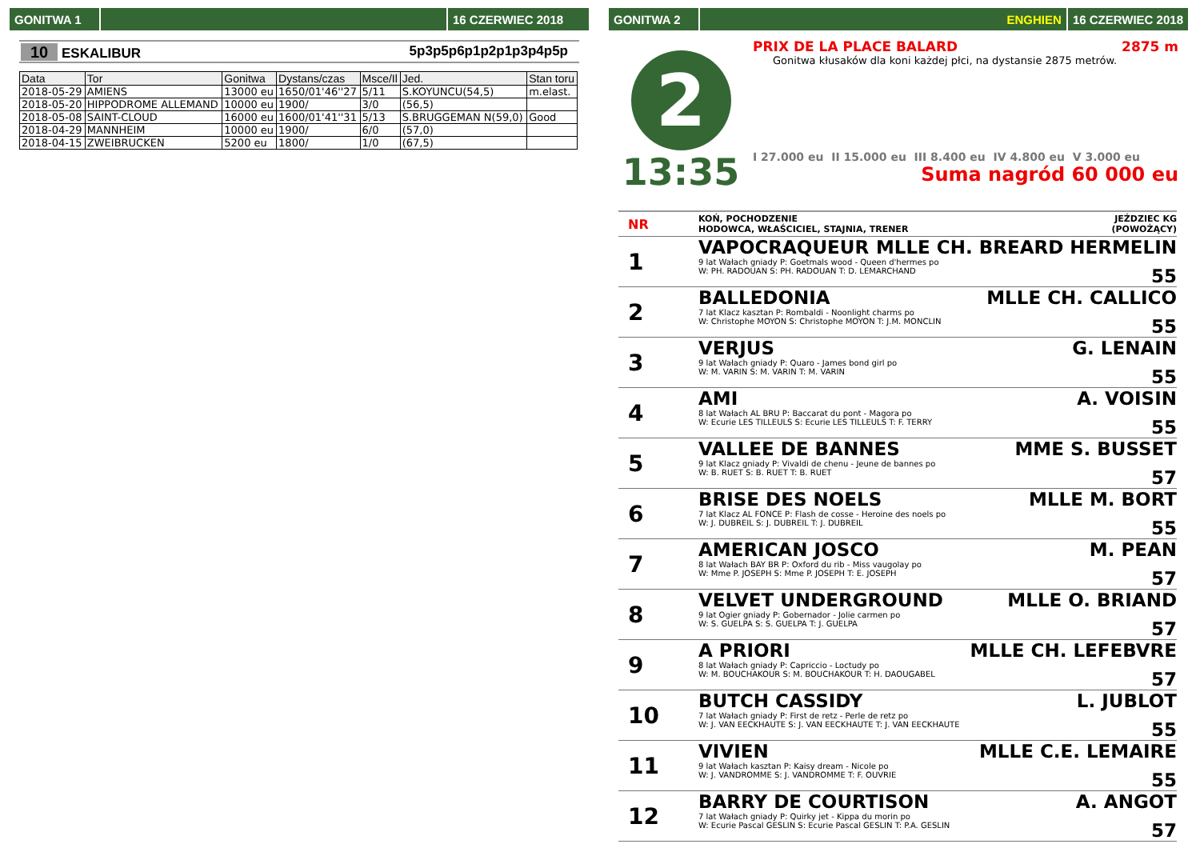GONITWA 1 16 CZERWIEC 2018
10 ESKALIBUR 5p3p5p6p1p2p1p3p4p5p
| Data | Tor | Gonitwa | Dystans/czas | Msce/Il | Jed. | Stan toru |
| --- | --- | --- | --- | --- | --- | --- |
| 2018-05-29 | AMIENS | 13000 eu | 1650/01'46''27 | 5/11 | S.KOYUNCU(54,5) | m.elast. |
| 2018-05-20 | HIPPODROME ALLEMAND | 10000 eu | 1900/ | 3/0 | (56,5) | |
| 2018-05-08 | SAINT-CLOUD | 16000 eu | 1600/01'41''31 | 5/13 | S.BRUGGEMAN N(59,0) | Good |
| 2018-04-29 | MANNHEIM | 10000 eu | 1900/ | 6/0 | (57,0) | |
| 2018-04-15 | ZWEIBRUCKEN | 5200 eu | 1800/ | 1/0 | (67,5) | |
GONITWA 2 ENGHIEN 16 CZERWIEC 2018
2
13:35
PRIX DE LA PLACE BALARD 2875 m
Gonitwa kłusaków dla koni każdej płci, na dystansie 2875 metrów.
I 27.000 eu II 15.000 eu III 8.400 eu IV 4.800 eu V 3.000 eu
Suma nagród 60 000 eu
NR KOŃ, POCHODZENIE
HODOWCA, WŁAŚCICIEL, STAJNIA, TRENER JEŹDZIEC KG
(POWOŻĄCY)
1
VAPOCRAQUEUR MLLE CH. BREARD HERMELIN
9 lat Wałach gniady P: Goetmals wood - Queen d'hermes po
W: PH. RADOUAN S: PH. RADOUAN T: D. LEMARCHAND
55
2
BALLEDONIA MLLE CH. CALLICO
7 lat Klacz kasztan P: Rombaldi - Noonlight charms po
W: Christophe MOYON S: Christophe MOYON T: J.M. MONCLIN
55
3
VERJUS G. LENAIN
9 lat Wałach gniady P: Quaro - James bond girl po
W: M. VARIN S: M. VARIN T: M. VARIN
55
4
AMI A. VOISIN
8 lat Wałach AL BRU P: Baccarat du pont - Magora po
W: Ecurie LES TILLEULS S: Ecurie LES TILLEULS T: F. TERRY
55
5
VALLEE DE BANNES MME S. BUSSET
9 lat Klacz gniady P: Vivaldi de chenu - Jeune de bannes po
W: B. RUET S: B. RUET T: B. RUET
57
6
BRISE DES NOELS MLLE M. BORT
7 lat Klacz AL FONCE P: Flash de cosse - Heroine des noels po
W: J. DUBREIL S: J. DUBREIL T: J. DUBREIL
55
7
AMERICAN JOSCO M. PEAN
8 lat Wałach BAY BR P: Oxford du rib - Miss vaugolay po
W: Mme P. JOSEPH S: Mme P. JOSEPH T: E. JOSEPH
57
8
VELVET UNDERGROUND MLLE O. BRIAND
9 lat Ogier gniady P: Gobernador - Jolie carmen po
W: S. GUELPA S: S. GUELPA T: J. GUELPA
57
9
A PRIORI MLLE CH. LEFEBVRE
8 lat Wałach gniady P: Capriccio - Loctudy po
W: M. BOUCHAKOUR S: M. BOUCHAKOUR T: H. DAOUGABEL
57
10
BUTCH CASSIDY L. JUBLOT
7 lat Wałach gniady P: First de retz - Perle de retz po
W: J. VAN EECKHAUTE S: J. VAN EECKHAUTE T: J. VAN EECKHAUTE
55
11
VIVIEN MLLE C.E. LEMAIRE
9 lat Wałach kasztan P: Kaisy dream - Nicole po
W: J. VANDROMME S: J. VANDROMME T: F. OUVRIE
55
12
BARRY DE COURTISON A. ANGOT
7 lat Wałach gniady P: Quirky jet - Kippa du morin po
W: Ecurie Pascal GESLIN S: Ecurie Pascal GESLIN T: P.A. GESLIN
57